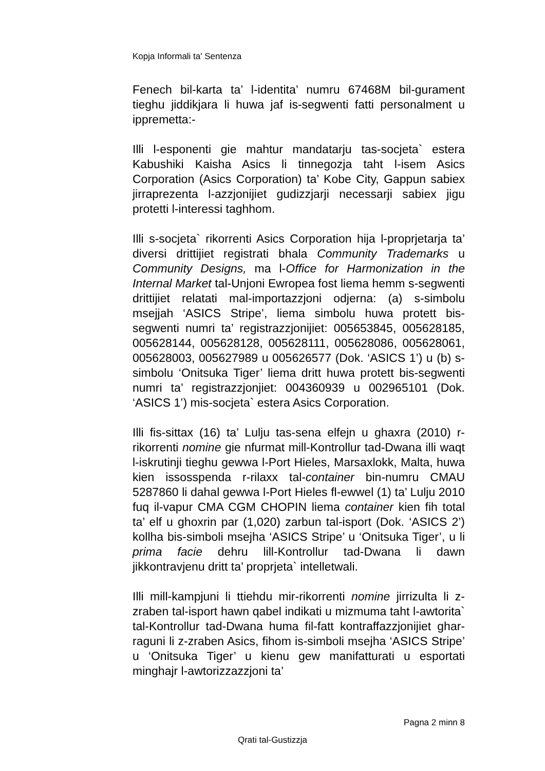Kopja Informali ta' Sentenza
Fenech bil-karta ta’ l-identita’ numru 67468M bil-gurament tieghu jiddikjara li huwa jaf is-segwenti fatti personalment u ippremetta:-
Illi l-esponenti gie mahtur mandatarju tas-socjeta` estera Kabushiki Kaisha Asics li tinnegozja taht l-isem Asics Corporation (Asics Corporation) ta’ Kobe City, Gappun sabiex jirraprezenta l-azzjonijiet gudizzjarji necessarji sabiex jigu protetti l-interessi taghhom.
Illi s-socjeta` rikorrenti Asics Corporation hija l-proprjetarja ta’ diversi drittijiet registrati bhala Community Trademarks u Community Designs, ma l-Office for Harmonization in the Internal Market tal-Unjoni Ewropea fost liema hemm s-segwenti drittijiet relatati mal-importazzjoni odjerna: (a) s-simbolu msejjah ‘ASICS Stripe’, liema simbolu huwa protett bis-segwenti numri ta’ registrazzjonijiet: 005653845, 005628185, 005628144, 005628128, 005628111, 005628086, 005628061, 005628003, 005627989 u 005626577 (Dok. ‘ASICS 1’) u (b) s-simbolu ‘Onitsuka Tiger’ liema dritt huwa protett bis-segwenti numri ta’ registrazzjonjiet: 004360939 u 002965101 (Dok. ‘ASICS 1’) mis-socjeta` estera Asics Corporation.
Illi fis-sittax (16) ta’ Lulju tas-sena elfejn u ghaxra (2010) r-rikorrenti nomine gie nfurmat mill-Kontrollur tad-Dwana illi waqt l-iskrutinji tieghu gewwa l-Port Hieles, Marsaxlokk, Malta, huwa kien issosspenda r-rilaxx tal-container bin-numru CMAU 5287860 li dahal gewwa l-Port Hieles fl-ewwel (1) ta’ Lulju 2010 fuq il-vapur CMA CGM CHOPIN liema container kien fih total ta’ elf u ghoxrin par (1,020) zarbun tal-isport (Dok. ‘ASICS 2’) kollha bis-simboli msejha ‘ASICS Stripe’ u ‘Onitsuka Tiger’, u li prima facie dehru lill-Kontrollur tad-Dwana li dawn jikkontravjenu dritt ta’ proprjeta` intelletwali.
Illi mill-kampjuni li ttiehdu mir-rikorrenti nomine jirrizulta li z-zraben tal-isport hawn qabel indikati u mizmuma taht l-awtorita` tal-Kontrollur tad-Dwana huma fil-fatt kontraffazzjonijiet ghar-raguni li z-zraben Asics, fihom is-simboli msejha ‘ASICS Stripe’ u ‘Onitsuka Tiger’ u kienu gew manifatturati u esportati minghajr l-awtorizzazzjoni ta’
Pagna 2 minn 8
Qrati tal-Gustizzja